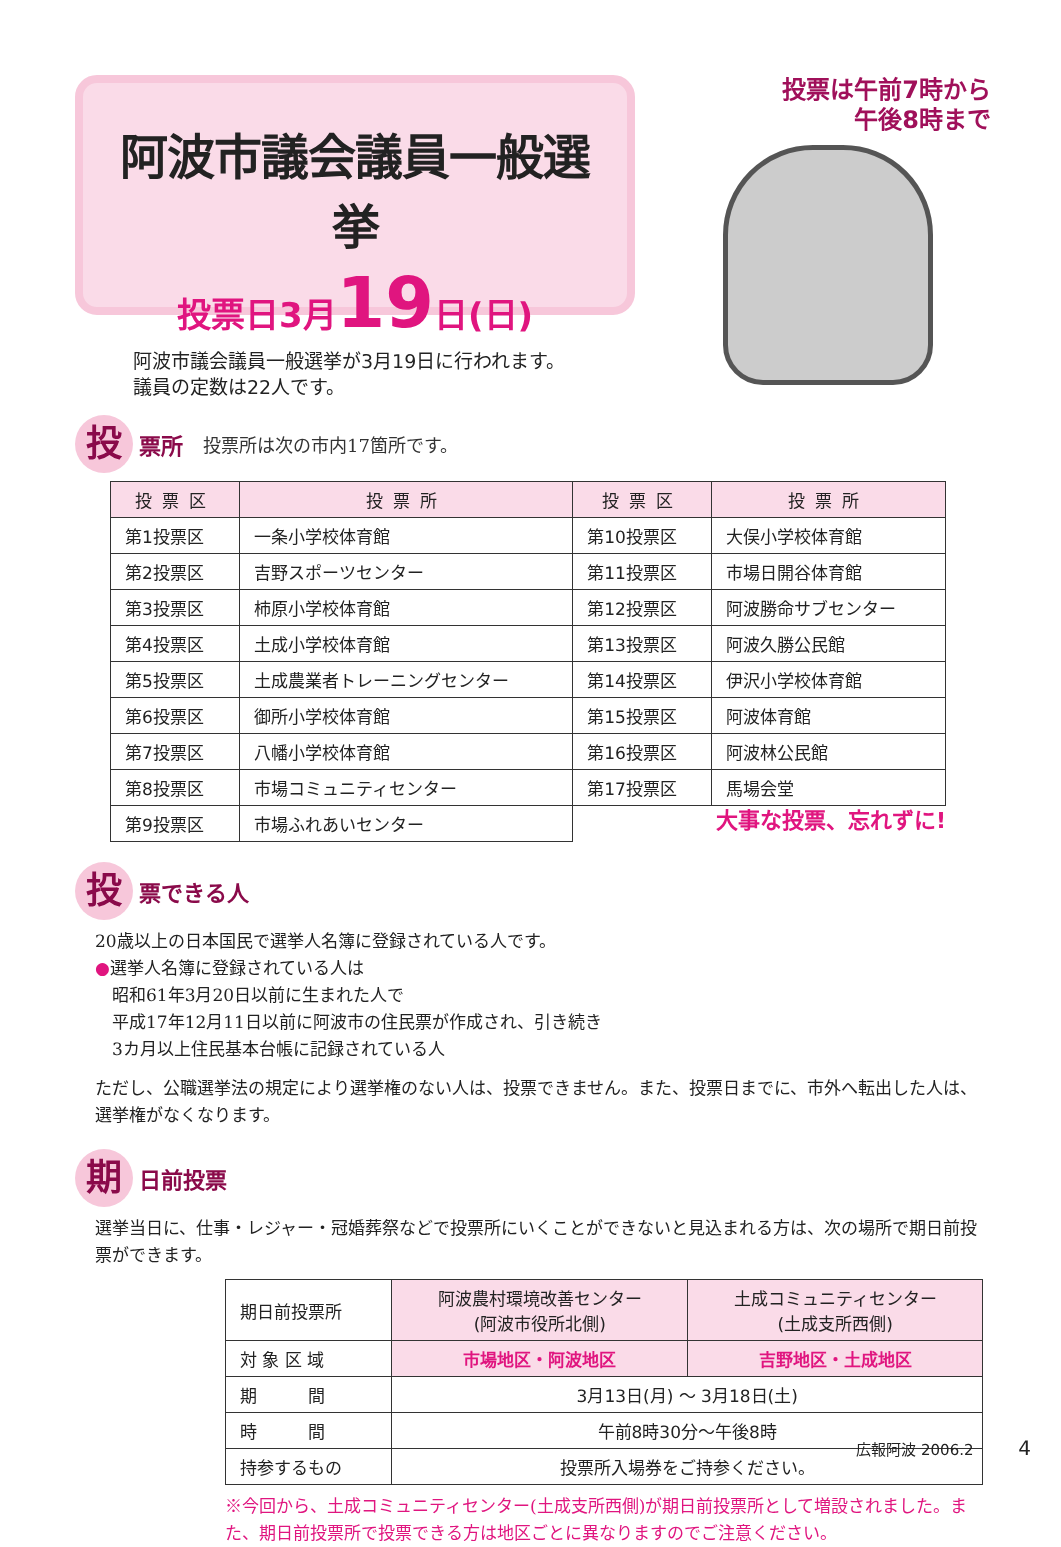阿波市議会議員一般選挙
投票日3月19日(日)
阿波市議会議員一般選挙が3月19日に行われます。
議員の定数は22人です。
投票は午前7時から
午後8時まで
投票所 投票所は次の市内17箇所です。
| 投票区 | 投票所 | 投票区 | 投票所 |
| --- | --- | --- | --- |
| 第1投票区 | 一条小学校体育館 | 第10投票区 | 大俣小学校体育館 |
| 第2投票区 | 吉野スポーツセンター | 第11投票区 | 市場日開谷体育館 |
| 第3投票区 | 柿原小学校体育館 | 第12投票区 | 阿波勝命サブセンター |
| 第4投票区 | 土成小学校体育館 | 第13投票区 | 阿波久勝公民館 |
| 第5投票区 | 土成農業者トレーニングセンター | 第14投票区 | 伊沢小学校体育館 |
| 第6投票区 | 御所小学校体育館 | 第15投票区 | 阿波体育館 |
| 第7投票区 | 八幡小学校体育館 | 第16投票区 | 阿波林公民館 |
| 第8投票区 | 市場コミュニティセンター | 第17投票区 | 馬場会堂 |
| 第9投票区 | 市場ふれあいセンター | | |
大事な投票、忘れずに!
投票できる人
20歳以上の日本国民で選挙人名簿に登録されている人です。
●選挙人名簿に登録されている人は
　昭和61年3月20日以前に生まれた人で
　平成17年12月11日以前に阿波市の住民票が作成され、引き続き
　3カ月以上住民基本台帳に記録されている人
ただし、公職選挙法の規定により選挙権のない人は、投票できません。また、投票日までに、市外へ転出した人は、選挙権がなくなります。
期日前投票
選挙当日に、仕事・レジャー・冠婚葬祭などで投票所にいくことができないと見込まれる方は、次の場所で期日前投票ができます。
| 期日前投票所 | 阿波農村環境改善センター (阿波市役所北側) | 土成コミュニティセンター (土成支所西側) |
| 対 象 区 域 | 市場地区・阿波地区 | 吉野地区・土成地区 |
| 期 間 | 3月13日(月) ～ 3月18日(土) | |
| 時 間 | 午前8時30分～午後8時 | |
| 持参するもの | 投票所入場券をご持参ください。 | |
※今回から、土成コミュニティセンター(土成支所西側)が期日前投票所として増設されました。また、期日前投票所で投票できる方は地区ごとに異なりますのでご注意ください。
広報阿波 2006.2 4